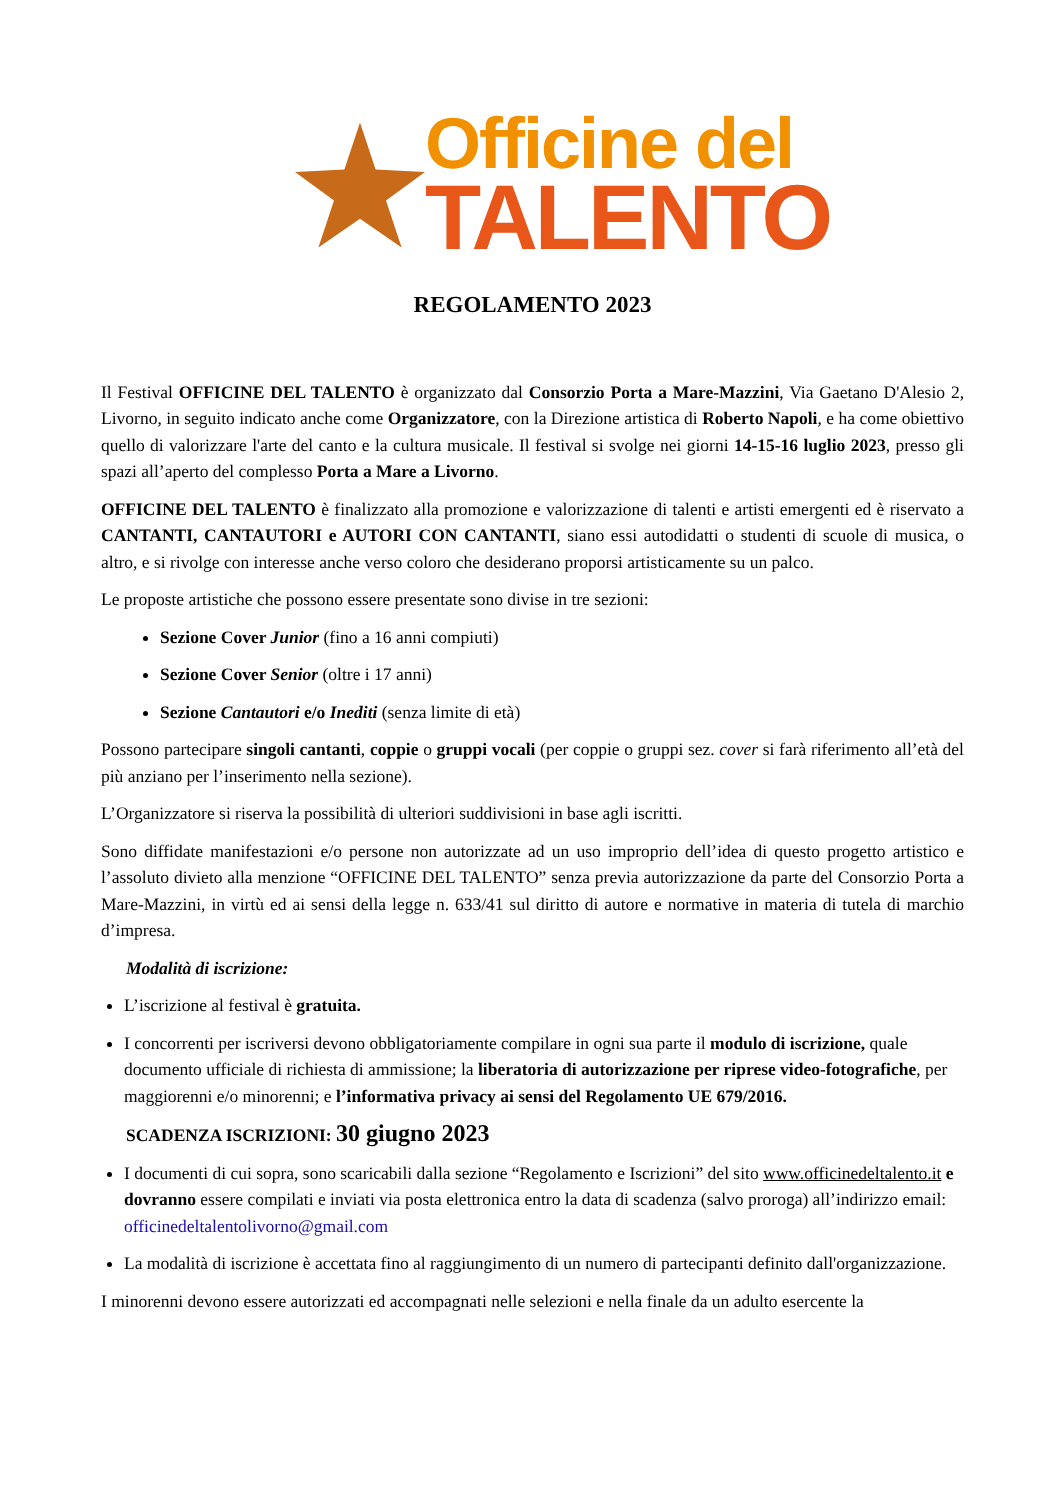Officine del
TALENTO
REGOLAMENTO 2023
Il Festival OFFICINE DEL TALENTO è organizzato dal Consorzio Porta a Mare-Mazzini, Via Gaetano D'Alesio 2, Livorno, in seguito indicato anche come Organizzatore, con la Direzione artistica di Roberto Napoli, e ha come obiettivo quello di valorizzare l'arte del canto e la cultura musicale. Il festival si svolge nei giorni 14-15-16 luglio 2023, presso gli spazi all’aperto del complesso Porta a Mare a Livorno.
OFFICINE DEL TALENTO è finalizzato alla promozione e valorizzazione di talenti e artisti emergenti ed è riservato a CANTANTI, CANTAUTORI e AUTORI CON CANTANTI, siano essi autodidatti o studenti di scuole di musica, o altro, e si rivolge con interesse anche verso coloro che desiderano proporsi artisticamente su un palco.
Le proposte artistiche che possono essere presentate sono divise in tre sezioni:
Sezione Cover Junior (fino a 16 anni compiuti)
Sezione Cover Senior (oltre i 17 anni)
Sezione Cantautori e/o Inediti (senza limite di età)
Possono partecipare singoli cantanti, coppie o gruppi vocali (per coppie o gruppi sez. cover si farà riferimento all’età del più anziano per l’inserimento nella sezione).
L’Organizzatore si riserva la possibilità di ulteriori suddivisioni in base agli iscritti.
Sono diffidate manifestazioni e/o persone non autorizzate ad un uso improprio dell’idea di questo progetto artistico e l’assoluto divieto alla menzione “OFFICINE DEL TALENTO” senza previa autorizzazione da parte del Consorzio Porta a Mare-Mazzini, in virtù ed ai sensi della legge n. 633/41 sul diritto di autore e normative in materia di tutela di marchio d’impresa.
Modalità di iscrizione:
L’iscrizione al festival è gratuita.
I concorrenti per iscriversi devono obbligatoriamente compilare in ogni sua parte il modulo di iscrizione, quale documento ufficiale di richiesta di ammissione; la liberatoria di autorizzazione per riprese video-fotografiche, per maggiorenni e/o minorenni; e l’informativa privacy ai sensi del Regolamento UE 679/2016.
SCADENZA ISCRIZIONI: 30 giugno 2023
I documenti di cui sopra, sono scaricabili dalla sezione “Regolamento e Iscrizioni” del sito www.officinedeltalento.it e dovranno essere compilati e inviati via posta elettronica entro la data di scadenza (salvo proroga) all’indirizzo email: officinedeltalentolivorno@gmail.com
La modalità di iscrizione è accettata fino al raggiungimento di un numero di partecipanti definito dall'organizzazione.
I minorenni devono essere autorizzati ed accompagnati nelle selezioni e nella finale da un adulto esercente la